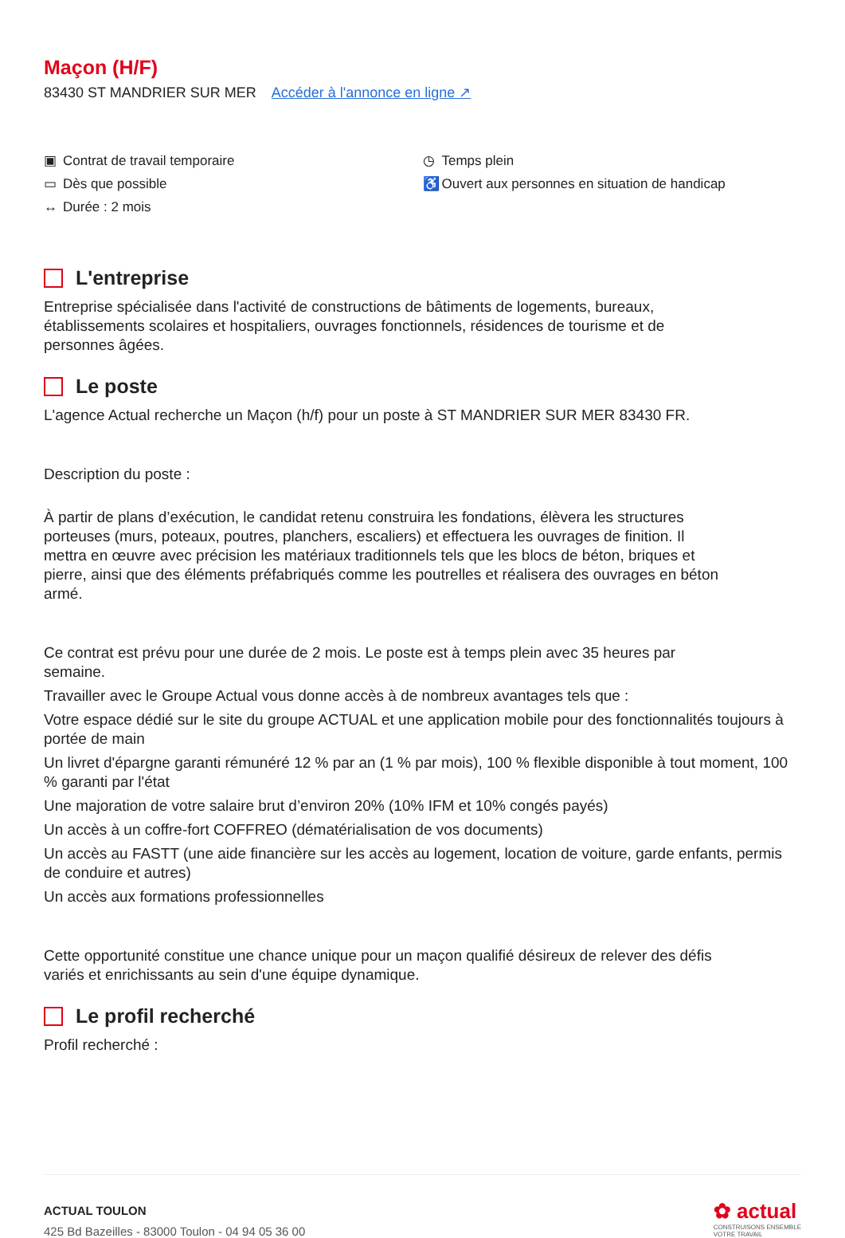Maçon (H/F)
83430 ST MANDRIER SUR MER Accéder à l'annonce en ligne ↗
▣ Contrat de travail temporaire
▭ Dès que possible
↔ Durée : 2 mois
◷ Temps plein
♿ Ouvert aux personnes en situation de handicap
L'entreprise
Entreprise spécialisée dans l'activité de constructions de bâtiments de logements, bureaux, établissements scolaires et hospitaliers, ouvrages fonctionnels, résidences de tourisme et de personnes âgées.
Le poste
L'agence Actual recherche un Maçon (h/f) pour un poste à ST MANDRIER SUR MER 83430 FR.
Description du poste :
À partir de plans d’exécution, le candidat retenu construira les fondations, élèvera les structures porteuses (murs, poteaux, poutres, planchers, escaliers) et effectuera les ouvrages de finition. Il mettra en œuvre avec précision les matériaux traditionnels tels que les blocs de béton, briques et pierre, ainsi que des éléments préfabriqués comme les poutrelles et réalisera des ouvrages en béton armé.
Ce contrat est prévu pour une durée de 2 mois. Le poste est à temps plein avec 35 heures par semaine.
Travailler avec le Groupe Actual vous donne accès à de nombreux avantages tels que :
Votre espace dédié sur le site du groupe ACTUAL et une application mobile pour des fonctionnalités toujours à portée de main
Un livret d'épargne garanti rémunéré 12 % par an (1 % par mois), 100 % flexible disponible à tout moment, 100 % garanti par l'état
Une majoration de votre salaire brut d’environ 20% (10% IFM et 10% congés payés)
Un accès à un coffre-fort COFFREO (dématérialisation de vos documents)
Un accès au FASTT (une aide financière sur les accès au logement, location de voiture, garde enfants, permis de conduire et autres)
Un accès aux formations professionnelles
Cette opportunité constitue une chance unique pour un maçon qualifié désireux de relever des défis variés et enrichissants au sein d'une équipe dynamique.
Le profil recherché
Profil recherché :
ACTUAL TOULON
425 Bd Bazeilles - 83000 Toulon - 04 94 05 36 00
✿ actual
CONSTRUISONS ENSEMBLE
VOTRE TRAVAIL